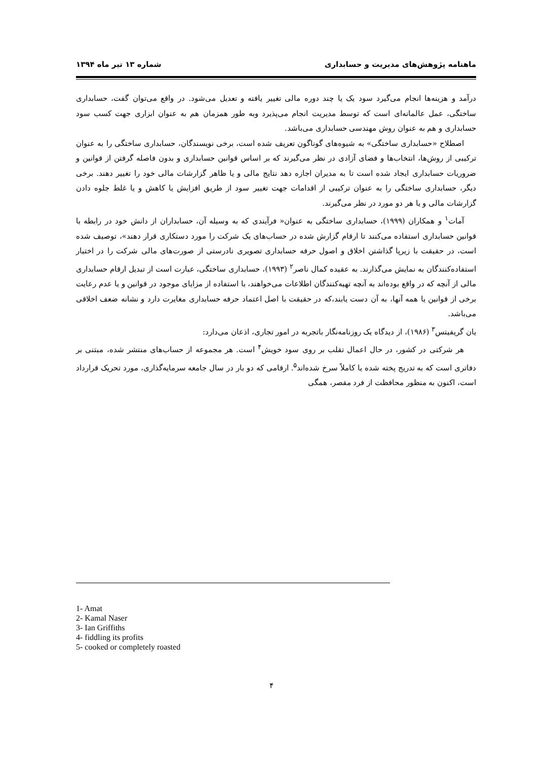ماهنامه پژوهش‌های مدیریت و حسابداری شماره ۱۳ تیر ماه ۱۳۹۴
درآمد و هزینه‌ها انجام می‌گیرد سود یک یا چند دوره مالی تغییر یافته و تعدیل می‌شود. در واقع می‌توان گفت، حسابداری ساختگی، عمل عالمانه‌ای است که توسط مدیریت انجام می‌پذیرد وبه طور همزمان هم به عنوان ابزاری جهت کسب سود حسابداری و هم به عنوان روش مهندسی حسابداری می‌باشد.
اصطلاح «حسابداری ساختگی» به شیوه‌های گوناگون تعریف شده است، برخی نویسندگان، حسابداری ساختگی را به عنوان ترکیبی از روش‌ها، انتخاب‌ها و فضای آزادی در نظر می‌گیرند که بر اساس قوانین حسابداری و بدون فاصله گرفتن از قوانین و ضروریات حسابداری ایجاد شده است تا به مدیران اجازه دهد نتایج مالی و یا ظاهر گزارشات مالی خود را تغییر دهند. برخی دیگر، حسابداری ساختگی را به عنوان ترکیبی از اقدامات جهت تغییر سود از طریق افزایش یا کاهش و یا غلط جلوه دادن گزارشات مالی و یا هر دو مورد در نظر می‌گیرند.
آمات<sup>۱</sup> و همکاران (۱۹۹۹)، حسابداری ساختگی به عنوان« فرآیندی که به وسیله آن، حسابداران از دانش خود در رابطه با قوانین حسابداری استفاده می‌کنند تا ارقام گزارش شده در حساب‌های یک شرکت را مورد دستکاری قرار دهند»، توصیف شده است، در حقیقت با زیرپا گذاشتن اخلاق و اصول حرفه حسابداری تصویری نادرستی از صورت‌های مالی شرکت را در اختیار استفاده‌کنندگان به نمایش می‌گذارند. به عقیده کمال ناصر<sup>۲</sup> (۱۹۹۳)، حسابداری ساختگی، عبارت است از تبدیل ارقام حسابداری مالی از آنچه که در واقع بوده‌اند به آنچه تهیه‌کنندگان اطلاعات می‌خواهند، با استفاده از مزایای موجود در قوانین و یا عدم رعایت برخی از قوانین یا همه آنها، به آن دست یابند،که در حقیقت با اصل اعتماد حرفه حسابداری مغایرت دارد و نشانه ضعف اخلاقی می‌باشد.
یان گریفیتس<sup>۳</sup> (۱۹۸۶)، از دیدگاه یک روزنامه‌نگار باتجربه در امور تجاری، اذعان می‌دارد:
هر شرکتی در کشور، در حال اعمال تقلب بر روی سود خویش<sup>۴</sup> است. هر مجموعه از حساب‌های منتشر شده، مبتنی بر دفاتری است که به تدریج پخته شده یا کاملاً سرخ شده‌اند<sup>۵</sup>. ارقامی که دو بار در سال جامعه سرمایه‌گذاری، مورد تحریک قرارداد است، اکنون به منظور محافظت از فرد مقصر، همگی
1- Amat
2- Kamal Naser
3- Ian Griffiths
4- fiddling its profits
5- cooked or completely roasted
۴